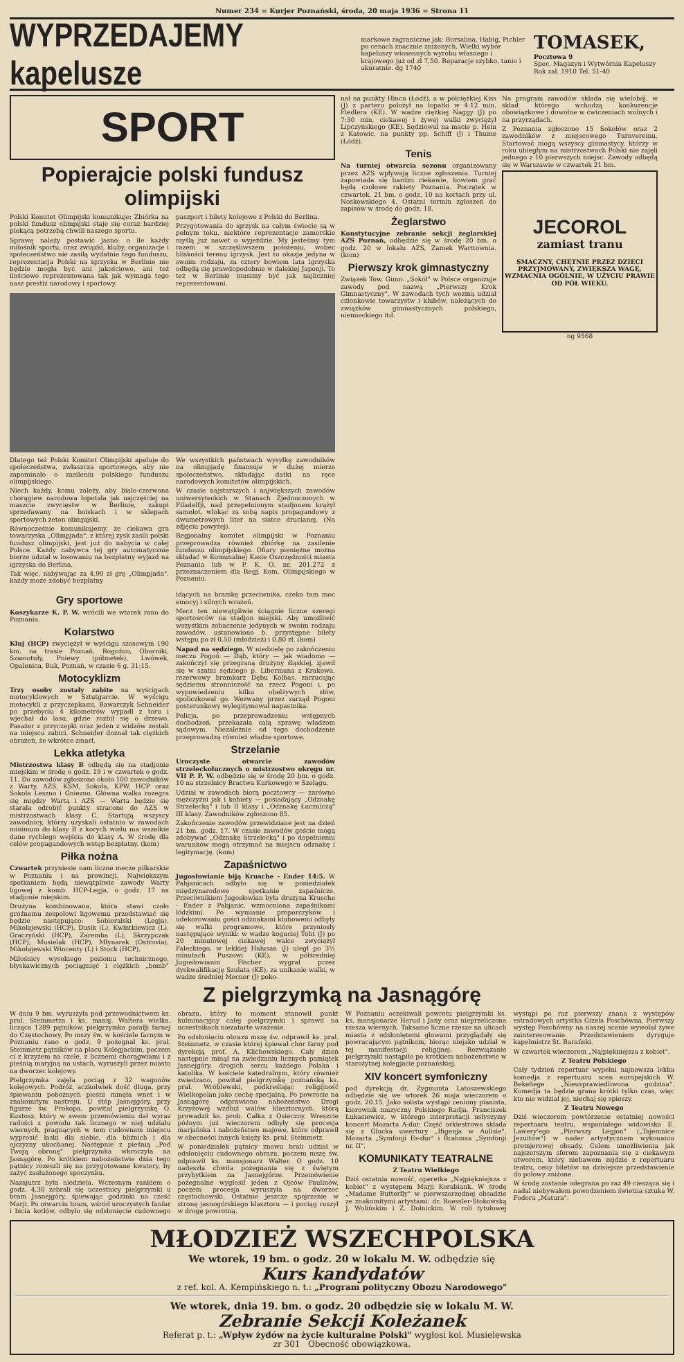Numer 234 = Kurjer Poznański, środa, 20 maja 1936 = Strona 11
WYPRZEDAJEMY kapelusze
markowe zagraniczne jak: Borsalina, Habig, Pichler po cenach znacznie zniżonych. Wielki wybór kapeluszy wiosennych wyrobu własnego i krajowego już od zł 7,50. Reparacje szybko, tanio i akuratnie. dg 1740
TOMASEK, Pocztowa 9
Spec. Magazyn i Wytwórnia Kapeluszy
Rok zał. 1910 Tel. 51-40
SPORT
Popierajcie polski fundusz olimpijski
Polski Komitet Olimpijski komunikuje: Zbiórka na polski fundusz olimpijski staje się coraz bardziej piekącą potrzebą chwili naszego sportu.
Sprawę należy postawić jasno: o ile każdy miłośnik sportu, oraz związki, kluby, organizacje i społeczeństwo nie zasilą wydatnie tego funduszu, reprezentacja Polski na igrzyska w Berlinie nie będzie mogła być ani jakościowo, ani też ilościowo reprezentowana tak jak wymaga tego nasz prestiż narodowy i sportowy.
paszport i bilety kolejowe z Polski do Berlina.
Przygotowania do igrzysk na całym świecie są w pełnym toku, niektóre reprezentacje zamorskie myślą już nawet o wyjeździe. My jesteśmy tym razem w szczęśliwszem położeniu, wobec bliskości terenu igrzysk. Jest to okazja jedyna w swoim rodzaju, za cztery bowiem lata igrzyska odbędą się prawdopodobnie w dalekiej Japonji. To też w Berlinie musimy być jak najliczniej reprezentowani.
Dlatego też Polski Komitet Olimpijski apeluje do społeczeństwa, zwłaszcza sportowego, aby nie zapominało o zasileniu polskiego funduszu olimpijskiego.
Niech każdy, komu zależy, aby biało-czerwona chorągiew narodowa łopotała jak najczęściej na maszcie zwycięstw w Berlinie, zakupi sprzedawany na boiskach i w sklepach sportowych żeton olimpijski.
Równocześnie komunikujemy, że ciekawa gra towarzyska „Olimpjada", z której zysk zasili polski fundusz olimpijski, jest już do nabycia w całej Polsce. Każdy nabywca tej gry automatycznie bierze udział w losowaniu na bezpłatny wyjazd na igrzyska do Berlina.
Tak więc, nabywając za 4.90 zł grę „Olimpjada", każdy może zdobyć bezpłatny
We wszystkich państwach wysyłkę zawodników na olimpjadę finansuje w dużej mierze społeczeństwo, składając datki na ręce narodowych komitetów olimpijskich.
W czasie najstarszych i największych zawodów uniwersyteckich w Stanach Zjednoczonych w Filadelfji, nad przepełnionym stadjonem krążył samolot, wlokąc za sobą napis propagandowy z dwumetrowych liter na siatce drucianej. (Na zdjęciu powyżej).
Regjonalny komitet olimpijski w Poznaniu przeprowadza również zbiórkę na zasilenie funduszu olimpijskiego. Ofiary pieniężne można składać w Komunalnej Kasie Oszczędności miasta Poznania lub w P. K. O. nr. 201.272 z przeznaczeniem dla Regj. Kom. Olimpijskiego w Poznaniu.
Gry sportowe
Koszykarze K. P. W. wrócili we wtorek rano do Poznania.
Kolarstwo
Kluj (HCP) zwyciężył w wyścigu szosowym 190 km. na trasie Poznań, Rogoźno, Oborniki, Szamotuły, Pniewy (półmetek), Lwówek, Opalenica, Buk, Poznań, w czasie 6 g. 31:15.
Motocyklizm
Trzy osoby zostały zabite na wyścigach motocyklowych w Sztutgarcie. W wyścigu motocykli z przyczepkami, Bawarczyk Schneider po przebyciu 4 kilometrów wypadł z toru i wjechał do lasu, gdzie rozbił się o drzewo. Pasażer z przyczepki oraz jeden z widzów zostali na miejscu zabici. Schneider doznał tak ciężkich obrażeń, że wkrótce zmarł.
Lekka atletyka
Mistrzostwa klasy B odbędą się na stadjonie miejskim w środę o godz. 19 i w czwartek o godz. 11. Do zawodów zgłoszono około 100 zawodników z Warty, AZS, KSM, Sokoła, KPW, HCP oraz Sokoła Leszno i Gniezno. Główna walka rozegra się między Wartą i AZS — Warta będzie się starała odrobić punkty stracone do AZS w mistrzostwach klasy C. Startują wszyscy zawodnicy, którzy uzyskali ostatnio w zawodach minimum do klasy B z korych wielu ma wszelkie dane rychłego wejścia do klasy A. W środę dla celów propagandowych wstęp bezpłatny. (kom)
Piłka nożna
Czwartek przyniesie nam liczne mecze piłkarskie w Poznaniu i na prowincji. Największym spotkaniem będą niewątpliwie zawody Warty ligowej z komb. HCP-Legja, o godz. 17 na stadjonie miejskim.
Drużyna kombinowana, która stawi czoło groźnemu zespołowi ligowemu przedstawiać się będzie następująco: Sobieralski (Legja), Mikołajewski (HCP), Dusik (L), Kwintkiewicz (L), Graczyński (HCP), Zaremba (L), Skrzypczak (HCP), Musielak (HCP), Młynarek (Ostrovia), Mikołajewski Wincenty (L) i Stock (HCP).
Miłośnicy wysokiego poziomu technicznego, błyskawicznych pociągnięć i ciężkich „bomb" idących na bramkę przeciwnika, czeka tam moc emocyj i silnych wrażeń.
Mecz ten niewątpliwie ściągnie liczne szeregi sportowców na stadjon miejski. Aby umożliwić wszystkim zobaczenie jedynych w swoim rodzaju zawodów, ustanowiono b. przystępne bilety wstępu po zł 0,50 (młodzież) i 0,80 zł. (kom)
Napad na sędziego. W niedzielę po zakończeniu meczu Pogoń — Dąb, który — jak wiadomo — zakończył się przegraną drużyny śląskiej, zjawił się w szatni sędziego p. Libermana z Krakowa, rezerwowy bramkarz Dębu Kolbas, zarzucając sędziemu stronniczość na rzecz Pogoni i, po wypowiedzeniu kilku obelżywych słów, spoliczkował go. Wezwany przez zarząd Pogoni posterunkowy wylegitymował napastnika.
Policja, po przeprowadzeniu wstępnych dochodzeń, przekazała całą sprawę władzom sądowym. Niezależnie od tego dochodzenie przeprowadzą również władze sportowe.
Strzelanie
Uroczyste otwarcie zawodów strzeleckołucznych o mistrzostwo okręgu nr. VII P. P. W. odbędzie się w środę 20 bm. o godz. 10 na strzelnicy Bractwa Kurkowego w Szelągu.
Udział w zawodach biorą pocztowcy — zarówno mężczyźni jak i kobiety — posiadający „Odznakę Strzelecką" i lub II klasy i „Odznakę Łuczniczą" III klasy. Zawodników zgłoszono 85.
Zakończenie zawodów przewidziane jest na dzień 21 bm. godz. 17. W czasie zawodów goście mogą zdobywać „Odznakę Strzelecką" i po dopełnieniu warunków mogą otrzymać na miejscu odznakę i legitymację. (kom)
Zapaśnictwo
Jugosłowianie biją Krusche - Ender 14:5. W Pabjanicach odbyło się w poniedziałek międzynarodowe spotkanie zapaśnicze. Przeciwnikiem Jugosłowian była drużyna Krusche - Ender z Pabjanic, wzmocniona zapaśnikami łódzkimi. Po wymianie proporczyków i udekorowaniu gości odznakami klubowemi odbyły się walki programowe, które przyniosły następujące wyniki: w wadze koguciej Toht (J) po 20 minutowej ciekawej walce zwyciężył Faleckiego, w lekkiej Halusan (J) uległ po 3½ minutach Puszowi (KE), w półśredniej Jugosłowianin Fischer wygrał przez dyskwalifikację Szulata (KE), za unikanie walki, w wadze średniej Mecner (J) poko-
nał na punkty Hinca (Łódź), a w półciężkiej Kiss (J) z parteru położył na łopatki w 4:12 min. Fiedlera (KE). W wadze ciężkiej Naggy (J) po 7:30 min. ciekawej i żywej walki zwyciężył Lipczyńskiego (KE). Sędziował na macie p. Hein z Katowic, na punkty pp. Schiff (J) i Thume (Łódź).
Tenis
Na turniej otwarcia sezonu organizowany przez AZS wpływają liczne zgłoszenia. Turniej zapowiada się bardzo ciekawie, bowiem grać będą czołowe rakiety Poznania. Początek w czwartek, 21 bm. o godz. 10 na kortach przy ul. Noskowskiego 4. Ostatni termin zgłoszeń do zapisów w środę do godz. 18.
Żeglarstwo
Konstytucyjne zebranie sekcji żeglarskiej AZS Poznań, odbędzie się w środę 20 bm. o godz. 20 w lokalu AZS, Zamek Warttownia. (kom)
Pierwszy krok gimnastyczny
Związek Tow. Gimn. „Sokół" w Polsce organizuje zawody pod nazwą „Pierwszy Krok Gimnastyczny". W zawodach tych wezmą udział członkowie towarzystw i klubów, należących do związków gimnastycznych polskiego, niemieckiego itd.
Na program zawodów składa się wielobój, w skład którego wchodzą konkurencje obowiązkowe i dowolne w ćwiczeniach wolnych i na przyrządach.
Z Poznania zgłoszono 15 Sokołów oraz 2 zawodników z miejscowego Turnvereinu. Startować mogą wszyscy gimnastycy, którzy w roku ubiegłym na mistrzostwach Polski nie zajęli jednego z 10 pierwszych miejsc. Zawody odbędą się w Warszawie w czwartek 21 bm.
JECOROL
zamiast tranu
SMACZNY, CHĘTNIE PRZEZ DZIECI PRZYJMOWANY, ZWIĘKSZA WAGĘ, WZMACNIA OGÓLNIE, W UŻYCIU PRAWIE OD PÓŁ WIEKU.
ng 9568
Z pielgrzymką na Jasnągórę
W dniu 9 bm. wyruszyła pod przewodnictwem ks. prał. Steinmetza i ks. mansj. Waltera wielka, licząca 1289 pątników, pielgrzymka parafji farnej do Częstochowy. Po mszy św. w kościele farnym w Poznaniu rano o godz. 9 pożegnał ks. prał. Steinmetz pątników na placu Kolegjackim, poczem ci z krzyżem na czele, z licznemi chorągwiami i z pieśnią maryjną na ustach, wyruszyli przez miasto na dworzec kolejowy.
Pielgrzymka zajęła pociąg z 32 wagonów kolejowych. Podróż, aczkolwiek dość długa, przy śpiewaniu pobożnych pieśni minęła wnet i w znakomitym nastroju. U stóp Jasnejgóry, przy figurze św. Prokopa, powitał pielgrzymkę O. Kustosz, który w swem przemówieniu dał wyraz radości z powodu tak licznego w niej udziału wiernych, pragnących w tem cudownem miejscu wyprosić łaski dla siebie, dla bliźnich i dla ojczyzny ukochanej. Następnie z pieśnią „Pod Twoją obronę" pielgrzymka wkroczyła na Jasnągórę. Po krótkiem nabożeństwie dnia tego pątnicy rozeszli się na przygotowane kwatery, by zażyć zasłużonego spoczynku.
Nazajutrz była niedziela. Wczesnym rankiem o godz. 4,30 zebrali się uczestnicy pielgrzymki u bram Jasnejgóry, śpiewając godzinki na cześć Marji. Po otwarciu bram, wśród uroczystych fanfar i bicia kotłów, odbyło się odsłonięcie cudownego obrazu, który to moment stanowił punkt kulminacyjny całej pielgrzymki i sprawił na uczestnikach niezatarte wrażenie.
Po odsłonięciu obrazu mszę św. odprawił ks. prał. Steinmetz, w czasie której śpiewał chór farny pod dyrekcją prof. A. Klichowskiego. Cały dzień następnie minął na zwiedzaniu licznych pamiątek Jasnejgóry, drogich sercu każdego Polaka i katolika. W kościele katedralnym, który również zwiedzano, powitał pielgrzymkę poznańską ks. prał. Wróblewski, podkreślając religijność Wielkopolan jako cechę specjalną. Po powrocie na Jasnągórę odprawiono nabożeństwo Drogi Krzyżowej wzdłuż wałów klasztornych, którą prowadził ks. prob. Całka z Osieczny. Wreszcie późnym już wieczorem odbyły się procesja marjańska i nabożeństwo majowe, które odprawił w obecności innych księży ks. prał. Steinmetz.
W poniedziałek pątnicy znowu brali udział w odsłonięciu cudownego obrazu, poczem mszę św. odprawił ks. mansjonarz Walter. O godz. 10 nadeszła chwila pożegnania się z świętym przybytkiem na Jasnejgórze. Przemówienie pożegnalne wygłosił jeden z Ojców Paulinów, poczem procesja wyruszyła na dworzec częstochowski. Ostatnie jeszcze spojrzenie w stronę jasnogórskiego klasztoru — i pociąg ruszył w drogę powrotną.
W Poznaniu oczekiwali powrotu pielgrzymki ks. ks. mansjonarze Herud i Jany oraz nieprzeliczona rzesza wiernych. Taksamo liczne rzesze na ulicach miasta z odsłoniętemi głowami przyglądały się powracającym pątnikom, biorąc niejako udział w tej manifestacji religijnej. Rozwiązanie pielgrzymki nastąpiło po krótkiem nabożeństwie w starożytnej kolegjacie poznańskiej.
XIV koncert symfoniczny
pod dyrekcją dr. Zygmunta Latoszewskiego odbędzie się we wtorek 26 maja wieczorem o godz. 20.15. Jako solista wystąpi ceniony pianista, kierownik muzyczny Polskiego Radja, Franciszek Łukasiewicz, w którego interpretacji usłyszymy koncert Mozarta A-dur. Część orkiestrowa składa się z Glucka uwertury „Ifigenja w Aulisie", Mozarta „Symfonji Es-dur" i Brahmsa „Symfonji nr. II".
KOMUNIKATY TEATRALNE
Z Teatru Wielkiego
Dziś ostatnia nowość, operetka „Najpiękniejsza z kobiet" z występem Marji Korabiank. W środę „Madame Butterfly" w pierwszorzędnej obsadzie ze znakomitymi artystami: dr. Roessler-Stokowską J. Wolińskim i Z. Dolnickim. W roli tytułowej wystąpi po raz pierwszy znana z występów estradowych artystka Gizela Poschówna. Pierwszy występ Poschówny na naszej scenie wywołał żywe zainteresowanie. Przedstawieniem dyryguje kapelmistrz St. Barański.
W czwartek wieczorem „Najpiękniejsza z kobiet".
Z Teatru Polskiego
Cały tydzień repertuar wypełni najnowsza lekka komedja z repertuaru scen europejskich W. Bekefiege „Nieusprawiedliwona godzina". Komedja ta będzie grana krótki tylko czas, więc kto nie widział jej, niechaj się spieszy.
Z Teatru Nowego
Dziś wieczorem powtórzenie ostatniej nowości repertuaru teatru, wspaniałego widowiska E. Lawery'ego „Pierwszy Legjon" („Tajemnice Jezuitów") w nader artystycznem wykonaniu premjerowej obsady. Celem umożliwienia jak najszerszym sferom zapoznania się z ciekawym utworem, który niebawem zejdzie z repertuaru teatru, ceny biletów na dzisiejsze przedstawienie do połowy zniżone.
W środę zostanie odegrana po raz 49 ciesząca się i nadal niebywałem powodzeniem świetna sztuka W. Fodora „Matura".
MŁODZIEŻ WSZECHPOLSKA
We wtorek, 19 bm. o godz. 20 w lokalu M. W. odbędzie się
Kurs kandydatów
z ref. kol. A. Kempińskiego n. t.: „Program polityczny Obozu Narodowego"
We wtorek, dnia 19. bm. o godz. 20 odbędzie się w lokalu M. W.
Zebranie Sekcji Koleżanek
Referat p. t.: „Wpływ żydów na życie kulturalne Polski" wygłosi kol. Musielewska
zr 301 Obecność obowiązkowa.